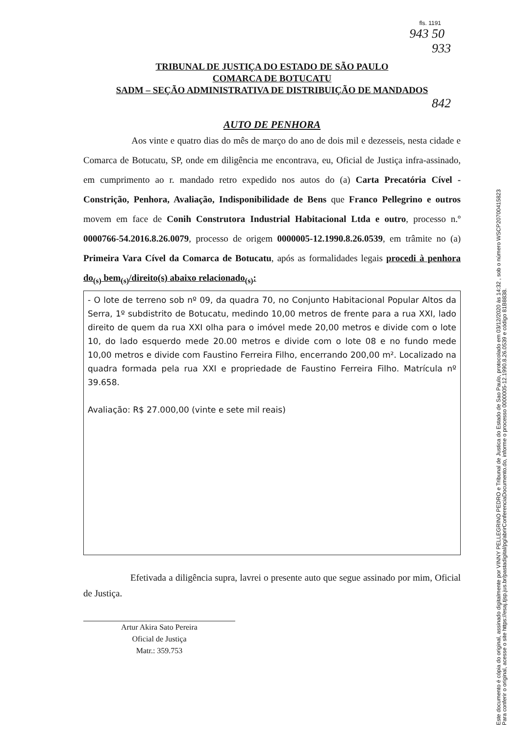Este documento é cópia do original, assinado digitalmente por VINNY PELLEGRINO PEDRO e Tribunal de Justica do Estado de Sao Paulo, protocolado em 03/12/2020 às 14:32 , sob o número WSCP20700415823
Para conferir o original, acesse o site https://esaj.tjsp.jus.br/pastadigital/pg/abrirConferenciaDocumento.do, informe o processo 0000005-12.1990.8.26.0539 e código 81B8838.
fls. 1191
943 50
933
TRIBUNAL DE JUSTIÇA DO ESTADO DE SÃO PAULO
COMARCA DE BOTUCATU
SADM – SEÇÃO ADMINISTRATIVA DE DISTRIBUIÇÃO DE MANDADOS
842
AUTO DE PENHORA
Aos vinte e quatro dias do mês de março do ano de dois mil e dezesseis, nesta cidade e Comarca de Botucatu, SP, onde em diligência me encontrava, eu, Oficial de Justiça infra-assinado, em cumprimento ao r. mandado retro expedido nos autos do (a) Carta Precatória Cível - Constrição, Penhora, Avaliação, Indisponibilidade de Bens que Franco Pellegrino e outros movem em face de Conih Construtora Industrial Habitacional Ltda e outro, processo n.º 0000766-54.2016.8.26.0079, processo de origem 0000005-12.1990.8.26.0539, em trâmite no (a) Primeira Vara Cível da Comarca de Botucatu, após as formalidades legais procedi à penhora do<sub>(s)</sub> bem<sub>(s)</sub>/direito(s) abaixo relacionado<sub>(s)</sub>:
- O lote de terreno sob nº 09, da quadra 70, no Conjunto Habitacional Popular Altos da Serra, 1º subdistrito de Botucatu, medindo 10,00 metros de frente para a rua XXI, lado direito de quem da rua XXI olha para o imóvel mede 20,00 metros e divide com o lote 10, do lado esquerdo mede 20.00 metros e divide com o lote 08 e no fundo mede 10,00 metros e divide com Faustino Ferreira Filho, encerrando 200,00 m². Localizado na quadra formada pela rua XXI e propriedade de Faustino Ferreira Filho. Matrícula nº 39.658.
Avaliação: R$ 27.000,00 (vinte e sete mil reais)
Efetivada a diligência supra, lavrei o presente auto que segue assinado por mim, Oficial de Justiça.
Artur Akira Sato Pereira
Oficial de Justiça
Matr.: 359.753